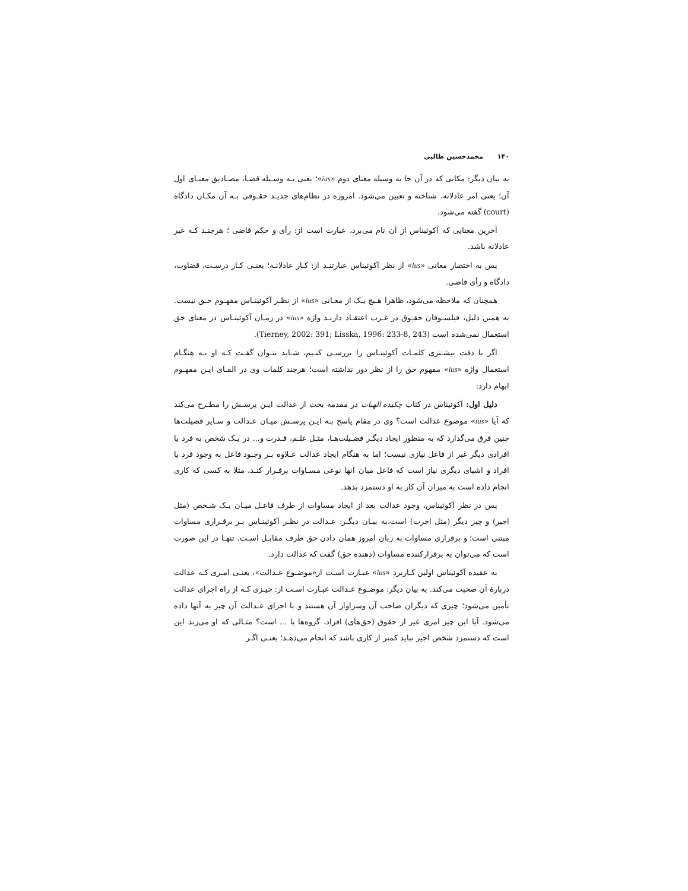۱۴۰ محمدحسین طالبی
به بیان دیگر: مکانی که در آن جا به وسیله معنای دوم «ius»؛ یعنی بـه وسـیله قضـا، مصـادیق معنـای اول آن؛ یعنی امر عادلانه، شناخته و تعیین می‌شود. امروزه در نظام‌های جدیـد حقـوقی بـه آن مکـان دادگاه (court) گفته می‌شود.
آخرین معنایی که آکوئیناس از آن نام می‌برد، عبارت است از: رأی و حکم قاضی ؛ هرچنـد کـه غیر عادلانه باشد.
پس به اختصار معانی «ius» از نظر آکوئیناس عبارتنـد از: کـار عادلانـه؛ یعنـی کـار درسـت، قضاوت، دادگاه و رأی قاضی.
همچنان که ملاحظه می‌شود، ظاهرا هـیچ یـک از معـانی «ius» از نظـر آکوئینـاس مفهـوم حـق نیست. به همین دلیل، فیلسـوفان حقـوق در غـرب اعتقـاد دارنـد واژه «ius» در زمـان آکوئینـاس در معنای حق استعمال نمی‌شده است (Tierney, 2002: 391; Lisska, 1996: 233-8, 243).
اگر با دقت بیشـتری کلمـات آکوئینـاس را بررسـی کنـیم، شـاید بتـوان گفـت کـه او بـه هنگـام استعمال واژه «ius» مفهوم حق را از نظر دور نداشته است؛ هرچند کلمات وی در القـای ایـن مفهـوم ابهام دارد:
دلیل اول: آکوئیناس در کتاب چکیده الهیات در مقدمه بحث از عدالت ایـن پرسـش را مطـرح می‌کند که آیا «ius» موضوع عدالت است؟ وی در مقام پاسخ بـه ایـن پرسـش میـان عـدالت و سـایر فضیلت‌ها چنین فرق می‌گذارد که به منظور ایجاد دیگـر فضـیلت‌هـا، مثـل علـم، قـدرت و... در یـک شخص به فرد یا افرادی دیگر غیر از فاعل نیازی نیست؛ اما به هنگام ایجاد عدالت عـلاوه بـر وجـود فاعل به وجود فرد یا افراد و اشیای دیگری نیاز است که فاعل میان آنها نوعی مسـاوات برقـرار کنـد، مثلا به کسی که کاری انجام داده است به میزان آن کار به او دستمزد بدهد.
پس در نظر آکوئیناس، وجود عدالت بعد از ایجاد مساوات از طرف فاعـل میـان یـک شـخص (مثل اجیر) و چیز دیگر (مثل اجرت) است،به بیـان دیگـر: عـدالت در نظـر آکوئینـاس بـر برقـراری مساوات مبتنی است؛ و برقراری مساوات به زبان امروز همان دادن حق طرف مقابـل اسـت. تنهـا در این صورت است که می‌توان به برقرارکننده مساوات (دهنده حق) گفت که عدالت دارد.
به عقیده آکوئیناس اولین کـاربرد «ius» عبـارت اسـت از«موضـوع عـدالت»، یعنـی امـری کـه عدالت دربارهٔ آن صحبت می‌کند. به بیان دیگر: موضـوع عـدالت عبـارت اسـت از: چیـزی کـه از راه اجرای عدالت تأمین می‌شود؛ چیزی که دیگران صاحب آن وسزاوار آن هستند و با اجرای عـدالت آن چیز به آنها داده می‌شود. آیا این چیز امری غیر از حقوق (حق‌های) افراد، گروه‌ها یا ... است؟ مثـالی که او می‌زند این است که دستمزد شخص اجیر نباید کمتر از کاری باشد که انجام می‌دهـد؛ یعنـی اگـر